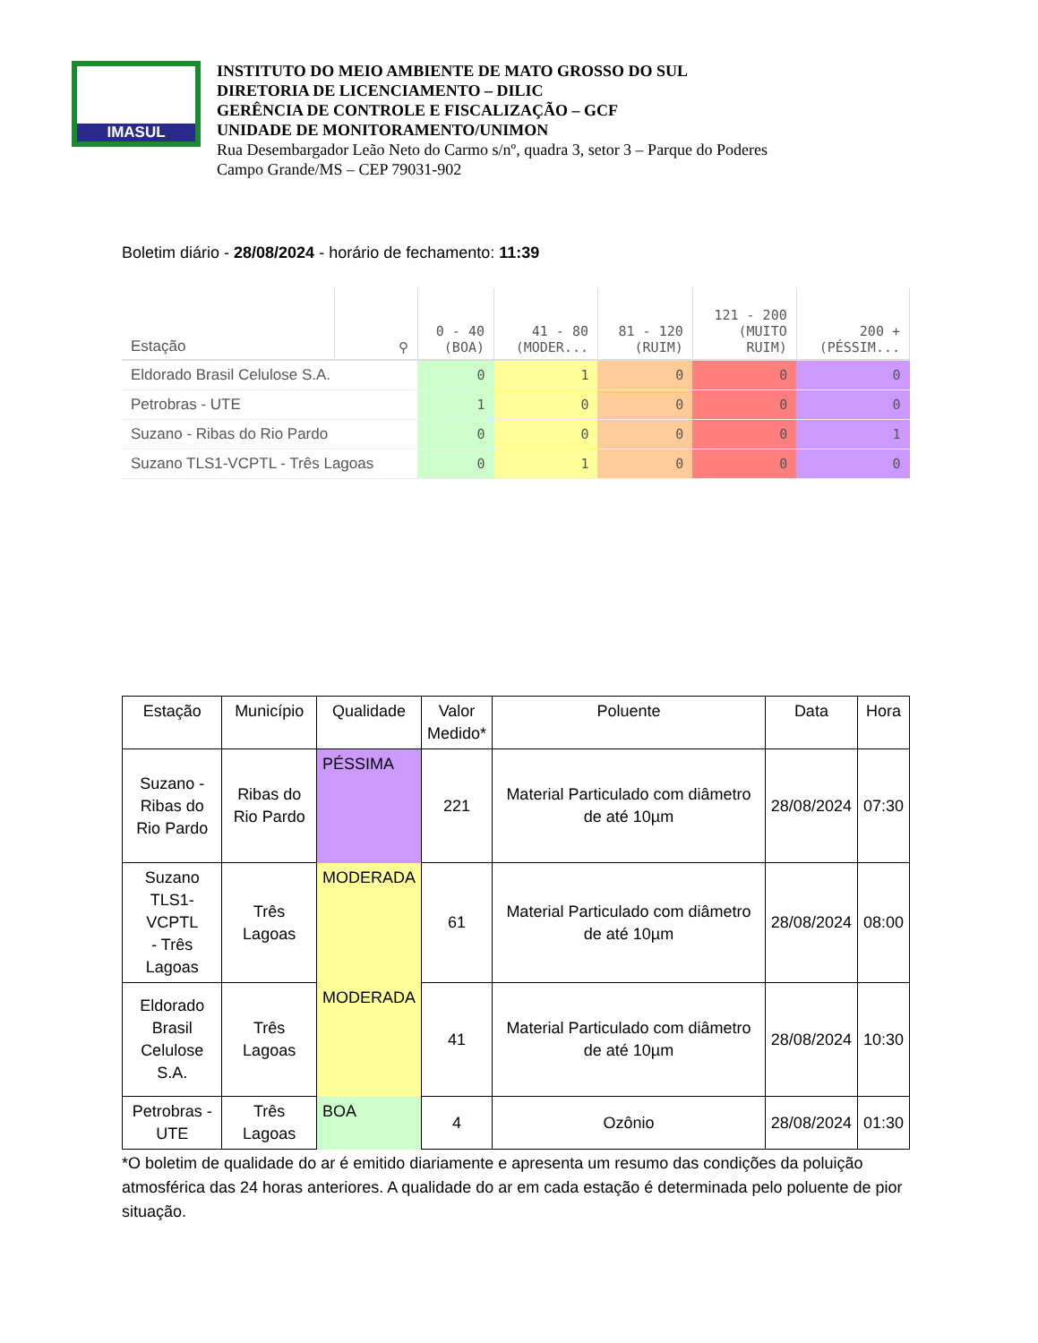IMASUL
INSTITUTO DO MEIO AMBIENTE DE MATO GROSSO DO SUL
DIRETORIA DE LICENCIAMENTO – DILIC
GERÊNCIA DE CONTROLE E FISCALIZAÇÃO – GCF
UNIDADE DE MONITORAMENTO/UNIMON
Rua Desembargador Leão Neto do Carmo s/nº, quadra 3, setor 3 – Parque do Poderes
Campo Grande/MS – CEP 79031-902
Boletim diário - 28/08/2024 - horário de fechamento: 11:39
| Estação | ⚲ | 0 - 40 (BOA) | 41 - 80 (MODER... | 81 - 120 (RUIM) | 121 - 200 (MUITO RUIM) | 200 + (PÉSSIM... |
| --- | --- | --- | --- | --- | --- | --- |
| Eldorado Brasil Celulose S.A. | | 0 | 1 | 0 | 0 | 0 |
| Petrobras - UTE | | 1 | 0 | 0 | 0 | 0 |
| Suzano - Ribas do Rio Pardo | | 0 | 0 | 0 | 0 | 1 |
| Suzano TLS1-VCPTL - Três Lagoas | | 0 | 1 | 0 | 0 | 0 |
| Estação | Município | Qualidade | Valor Medido* | Poluente | Data | Hora |
| --- | --- | --- | --- | --- | --- | --- |
| Suzano - Ribas do Rio Pardo | Ribas do Rio Pardo | PÉSSIMA | 221 | Material Particulado com diâmetro de até 10µm | 28/08/2024 | 07:30 |
| Suzano TLS1-VCPTL - Três Lagoas | Três Lagoas | MODERADA | 61 | Material Particulado com diâmetro de até 10µm | 28/08/2024 | 08:00 |
| Eldorado Brasil Celulose S.A. | Três Lagoas | MODERADA | 41 | Material Particulado com diâmetro de até 10µm | 28/08/2024 | 10:30 |
| Petrobras - UTE | Três Lagoas | BOA | 4 | Ozônio | 28/08/2024 | 01:30 |
*O boletim de qualidade do ar é emitido diariamente e apresenta um resumo das condições da poluição atmosférica das 24 horas anteriores. A qualidade do ar em cada estação é determinada pelo poluente de pior situação.